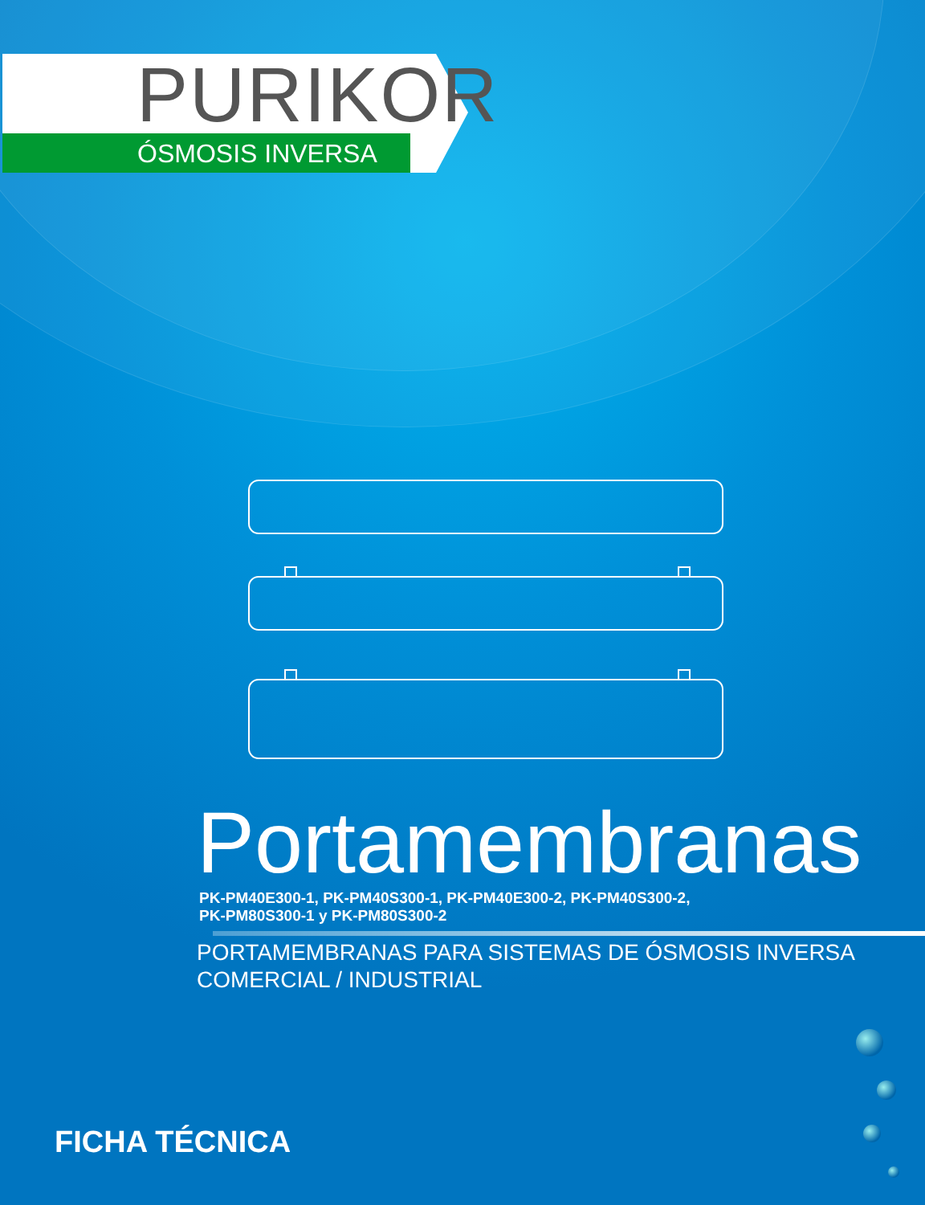PURIKOR
ÓSMOSIS INVERSA
Portamembranas
PK-PM40E300-1, PK-PM40S300-1, PK-PM40E300-2, PK-PM40S300-2,
PK-PM80S300-1 y PK-PM80S300-2
PORTAMEMBRANAS PARA SISTEMAS DE ÓSMOSIS INVERSA
COMERCIAL / INDUSTRIAL
FICHA TÉCNICA